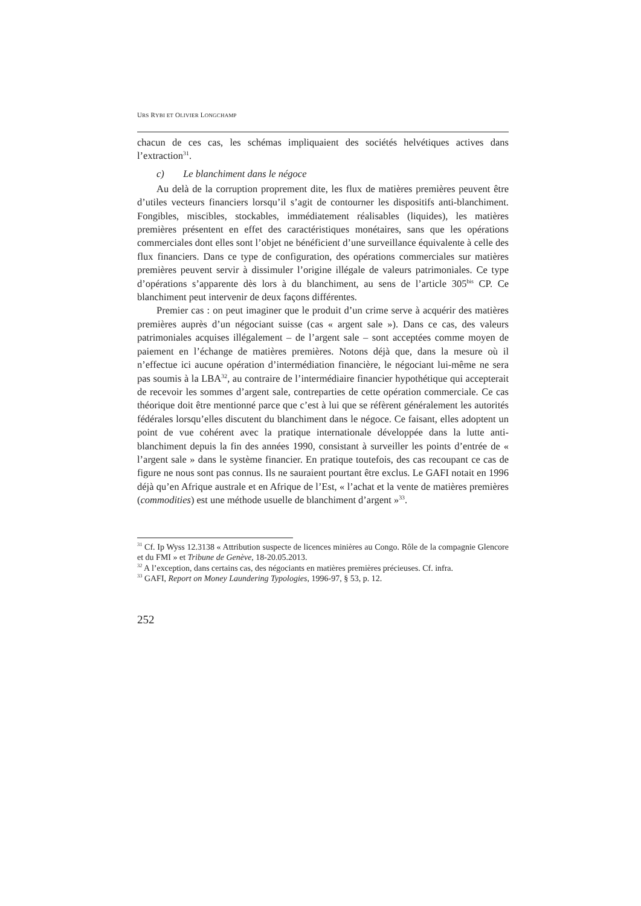URS RYBI ET OLIVIER LONGCHAMP
chacun de ces cas, les schémas impliquaient des sociétés helvétiques actives dans l’extraction<sup>31</sup>.
c) Le blanchiment dans le négoce
Au delà de la corruption proprement dite, les flux de matières premières peuvent être d’utiles vecteurs financiers lorsqu’il s’agit de contourner les dispositifs anti-blanchiment. Fongibles, miscibles, stockables, immédiatement réalisables (liquides), les matières premières présentent en effet des caractéristiques monétaires, sans que les opérations commerciales dont elles sont l’objet ne bénéficient d’une surveillance équivalente à celle des flux financiers. Dans ce type de configuration, des opérations commerciales sur matières premières peuvent servir à dissimuler l’origine illégale de valeurs patrimoniales. Ce type d’opérations s’apparente dès lors à du blanchiment, au sens de l’article 305<sup>bis</sup> CP. Ce blanchiment peut intervenir de deux façons différentes.
Premier cas : on peut imaginer que le produit d’un crime serve à acquérir des matières premières auprès d’un négociant suisse (cas « argent sale »). Dans ce cas, des valeurs patrimoniales acquises illégalement – de l’argent sale – sont acceptées comme moyen de paiement en l’échange de matières premières. Notons déjà que, dans la mesure où il n’effectue ici aucune opération d’intermédiation financière, le négociant lui-même ne sera pas soumis à la LBA<sup>32</sup>, au contraire de l’intermédiaire financier hypothétique qui accepterait de recevoir les sommes d’argent sale, contreparties de cette opération commerciale. Ce cas théorique doit être mentionné parce que c’est à lui que se réfèrent généralement les autorités fédérales lorsqu’elles discutent du blanchiment dans le négoce. Ce faisant, elles adoptent un point de vue cohérent avec la pratique internationale développée dans la lutte anti-blanchiment depuis la fin des années 1990, consistant à surveiller les points d’entrée de « l’argent sale » dans le système financier. En pratique toutefois, des cas recoupant ce cas de figure ne nous sont pas connus. Ils ne sauraient pourtant être exclus. Le GAFI notait en 1996 déjà qu’en Afrique australe et en Afrique de l’Est, « l’achat et la vente de matières premières (commodities) est une méthode usuelle de blanchiment d’argent »<sup>33</sup>.
<sup>31</sup> Cf. Ip Wyss 12.3138 « Attribution suspecte de licences minières au Congo. Rôle de la compagnie Glencore et du FMI » et Tribune de Genève, 18-20.05.2013.
<sup>32</sup> A l’exception, dans certains cas, des négociants en matières premières précieuses. Cf. infra.
<sup>33</sup> GAFI, Report on Money Laundering Typologies, 1996-97, § 53, p. 12.
252